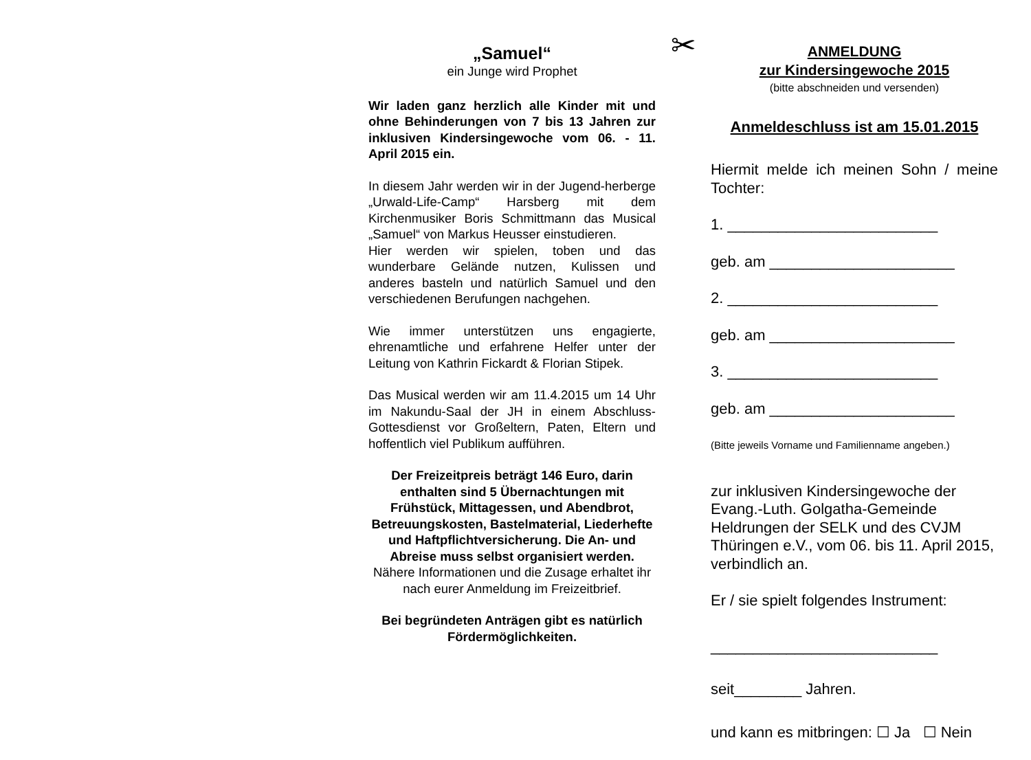„Samuel“
ein Junge wird Prophet
Wir laden ganz herzlich alle Kinder mit und ohne Behinderungen von 7 bis 13 Jahren zur inklusiven Kindersingewoche vom 06. - 11. April 2015 ein.
In diesem Jahr werden wir in der Jugend-herberge „Urwald-Life-Camp“ Harsberg mit dem Kirchenmusiker Boris Schmittmann das Musical „Samuel“ von Markus Heusser einstudieren.
Hier werden wir spielen, toben und das wunderbare Gelände nutzen, Kulissen und anderes basteln und natürlich Samuel und den verschiedenen Berufungen nachgehen.
Wie immer unterstützen uns engagierte, ehrenamtliche und erfahrene Helfer unter der Leitung von Kathrin Fickardt & Florian Stipek.
Das Musical werden wir am 11.4.2015 um 14 Uhr im Nakundu-Saal der JH in einem Abschluss-Gottesdienst vor Großeltern, Paten, Eltern und hoffentlich viel Publikum aufführen.
Der Freizeitpreis beträgt 146 Euro, darin enthalten sind 5 Übernachtungen mit Frühstück, Mittagessen, und Abendbrot, Betreuungskosten, Bastelmaterial, Liederhefte und Haftpflichtversicherung. Die An- und Abreise muss selbst organisiert werden.
Nähere Informationen und die Zusage erhaltet ihr nach eurer Anmeldung im Freizeitbrief.
Bei begründeten Anträgen gibt es natürlich Fördermöglichkeiten.
✂
ANMELDUNG
zur Kindersingewoche 2015
(bitte abschneiden und versenden)
Anmeldeschluss ist am 15.01.2015
Hiermit melde ich meinen Sohn / meine Tochter:
1. _________________________
geb. am ______________________
2. _________________________
geb. am ______________________
3. _________________________
geb. am ______________________
(Bitte jeweils Vorname und Familienname angeben.)
zur inklusiven Kindersingewoche der Evang.-Luth. Golgatha-Gemeinde Heldrungen der SELK und des CVJM Thüringen e.V., vom 06. bis 11. April 2015, verbindlich an.
Er / sie spielt folgendes Instrument:
___________________________
seit________ Jahren.
und kann es mitbringen: ☐ Ja ☐ Nein